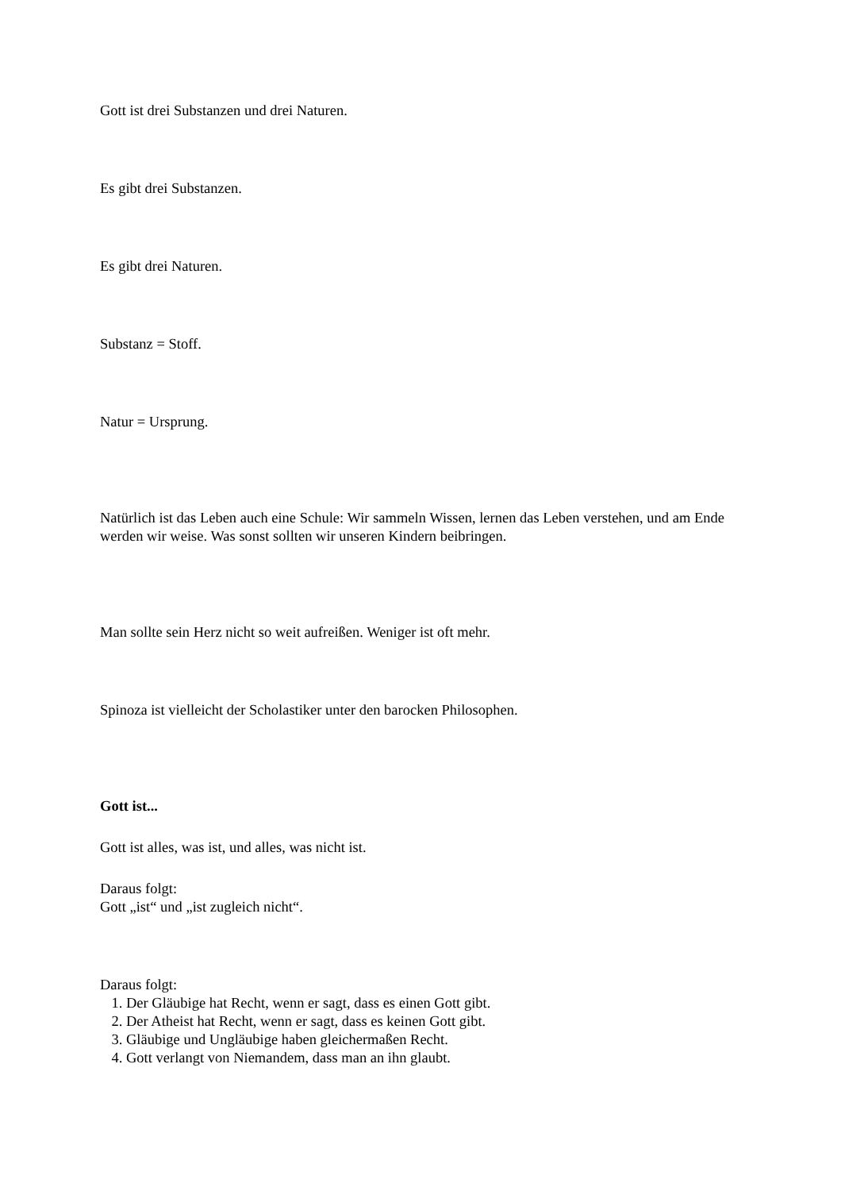Gott ist drei Substanzen und drei Naturen.
Es gibt drei Substanzen.
Es gibt drei Naturen.
Substanz = Stoff.
Natur = Ursprung.
Natürlich ist das Leben auch eine Schule: Wir sammeln Wissen, lernen das Leben verstehen, und am Ende werden wir weise. Was sonst sollten wir unseren Kindern beibringen.
Man sollte sein Herz nicht so weit aufreißen. Weniger ist oft mehr.
Spinoza ist vielleicht der Scholastiker unter den barocken Philosophen.
Gott ist...
Gott ist alles, was ist, und alles, was nicht ist.
Daraus folgt:
Gott „ist“ und „ist zugleich nicht“.
Daraus folgt:
1. Der Gläubige hat Recht, wenn er sagt, dass es einen Gott gibt.
2. Der Atheist hat Recht, wenn er sagt, dass es keinen Gott gibt.
3. Gläubige und Ungläubige haben gleichermaßen Recht.
4. Gott verlangt von Niemandem, dass man an ihn glaubt.